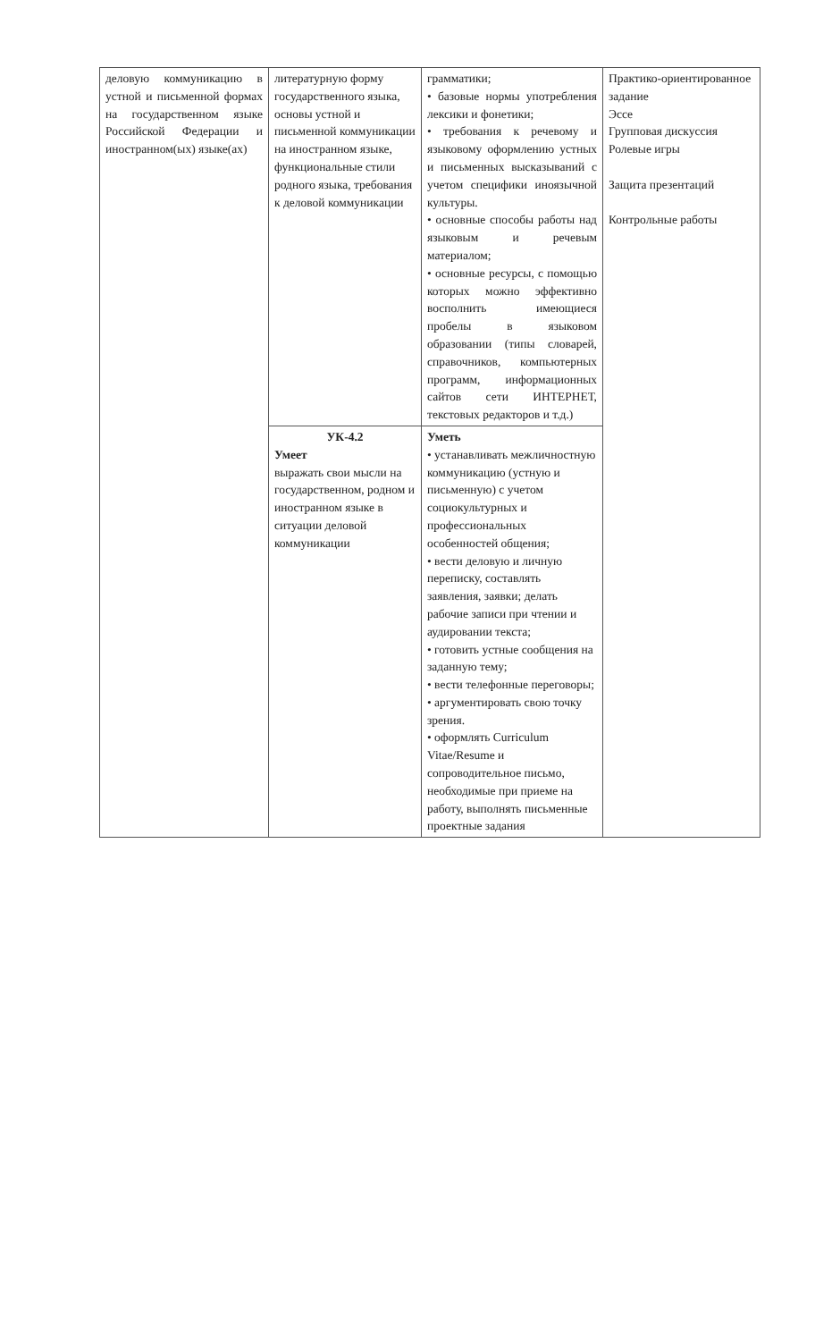| деловую коммуникацию в устной и письменной формах на государственном языке Российской Федерации и иностранном(ых) языке(ах) | литературную форму государственного языка, основы устной и письменной коммуникации на иностранном языке, функциональные стили родного языка, требования к деловой коммуникации | грамматики; • базовые нормы употребления лексики и фонетики; • требования к речевому и языковому оформлению устных и письменных высказываний с учетом специфики иноязычной культуры. • основные способы работы над языковым и речевым материалом; • основные ресурсы, с помощью которых можно эффективно восполнить имеющиеся пробелы в языковом образовании (типы словарей, справочников, компьютерных программ, информационных сайтов сети ИНТЕРНЕТ, текстовых редакторов и т.д.) | Практико-ориентированное задание Эссе Групповая дискуссия Ролевые игры Защита презентаций Контрольные работы |
| | УК-4.2 Умеет выражать свои мысли на государственном, родном и иностранном языке в ситуации деловой коммуникации | Уметь • устанавливать межличностную коммуникацию (устную и письменную) с учетом социокультурных и профессиональных особенностей общения; • вести деловую и личную переписку, составлять заявления, заявки; делать рабочие записи при чтении и аудировании текста; • готовить устные сообщения на заданную тему; • вести телефонные переговоры; • аргументировать свою точку зрения. • оформлять Curriculum Vitae/Resume и сопроводительное письмо, необходимые при приеме на работу, выполнять письменные проектные задания | |